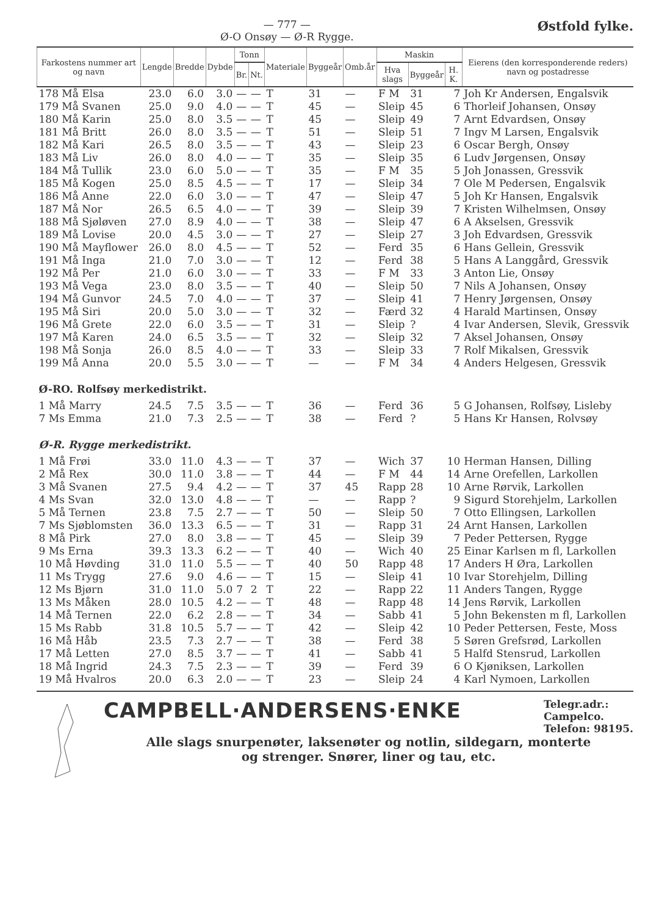— 777 —
Ø-O Onsøy — Ø-R Rygge.
Østfold fylke.
| Farkostens nummer art og navn | Lengde | Bredde | Dybde | Tonn | | Materiale | Byggeår | Omb.år | Maskin | | | Eierens (den korresponderende reders) navn og postadresse |
| --- | --- | --- | --- | --- | --- | --- | --- | --- | --- | --- | --- | --- |
| | | | | Br. | Nt. | | | | Hva slags | Byggeår | H. K. | |
| 178 Må Elsa | 23.0 | 6.0 | 3.0 | — | — | T | 31 | — | F M | 31 | 7 | Joh Kr Andersen, Engalsvik |
| 179 Må Svanen | 25.0 | 9.0 | 4.0 | — | — | T | 45 | — | Sleip | 45 | 6 | Thorleif Johansen, Onsøy |
| 180 Må Karin | 25.0 | 8.0 | 3.5 | — | — | T | 45 | — | Sleip | 49 | 7 | Arnt Edvardsen, Onsøy |
| 181 Må Britt | 26.0 | 8.0 | 3.5 | — | — | T | 51 | — | Sleip | 51 | 7 | Ingv M Larsen, Engalsvik |
| 182 Må Kari | 26.5 | 8.0 | 3.5 | — | — | T | 43 | — | Sleip | 23 | 6 | Oscar Bergh, Onsøy |
| 183 Må Liv | 26.0 | 8.0 | 4.0 | — | — | T | 35 | — | Sleip | 35 | 6 | Ludv Jørgensen, Onsøy |
| 184 Må Tullik | 23.0 | 6.0 | 5.0 | — | — | T | 35 | — | F M | 35 | 5 | Joh Jonassen, Gressvik |
| 185 Må Kogen | 25.0 | 8.5 | 4.5 | — | — | T | 17 | — | Sleip | 34 | 7 | Ole M Pedersen, Engalsvik |
| 186 Må Anne | 22.0 | 6.0 | 3.0 | — | — | T | 47 | — | Sleip | 47 | 5 | Joh Kr Hansen, Engalsvik |
| 187 Må Nor | 26.5 | 6.5 | 4.0 | — | — | T | 39 | — | Sleip | 39 | 7 | Kristen Wilhelmsen, Onsøy |
| 188 Må Sjøløven | 27.0 | 8.9 | 4.0 | — | — | T | 38 | — | Sleip | 47 | 6 | A Akselsen, Gressvik |
| 189 Må Lovise | 20.0 | 4.5 | 3.0 | — | — | T | 27 | — | Sleip | 27 | 3 | Joh Edvardsen, Gressvik |
| 190 Må Mayflower | 26.0 | 8.0 | 4.5 | — | — | T | 52 | — | Ferd | 35 | 6 | Hans Gellein, Gressvik |
| 191 Må Inga | 21.0 | 7.0 | 3.0 | — | — | T | 12 | — | Ferd | 38 | 5 | Hans A Langgård, Gressvik |
| 192 Må Per | 21.0 | 6.0 | 3.0 | — | — | T | 33 | — | F M | 33 | 3 | Anton Lie, Onsøy |
| 193 Må Vega | 23.0 | 8.0 | 3.5 | — | — | T | 40 | — | Sleip | 50 | 7 | Nils A Johansen, Onsøy |
| 194 Må Gunvor | 24.5 | 7.0 | 4.0 | — | — | T | 37 | — | Sleip | 41 | 7 | Henry Jørgensen, Onsøy |
| 195 Må Siri | 20.0 | 5.0 | 3.0 | — | — | T | 32 | — | Færd | 32 | 4 | Harald Martinsen, Onsøy |
| 196 Må Grete | 22.0 | 6.0 | 3.5 | — | — | T | 31 | — | Sleip | ? | 4 | Ivar Andersen, Slevik, Gressvik |
| 197 Må Karen | 24.0 | 6.5 | 3.5 | — | — | T | 32 | — | Sleip | 32 | 7 | Aksel Johansen, Onsøy |
| 198 Må Sonja | 26.0 | 8.5 | 4.0 | — | — | T | 33 | — | Sleip | 33 | 7 | Rolf Mikalsen, Gressvik |
| 199 Må Anna | 20.0 | 5.5 | 3.0 | — | — | T | — | — | F M | 34 | 4 | Anders Helgesen, Gressvik |
| Ø-RO. Rolfsøy merkedistrikt. | | | | | | | | | | | | |
| 1 Må Marry | 24.5 | 7.5 | 3.5 | — | — | T | 36 | — | Ferd | 36 | 5 | G Johansen, Rolfsøy, Lisleby |
| 7 Ms Emma | 21.0 | 7.3 | 2.5 | — | — | T | 38 | — | Ferd | ? | 5 | Hans Kr Hansen, Rolvsøy |
| Ø-R. Rygge merkedistrikt. | | | | | | | | | | | | |
| 1 Må Frøi | 33.0 | 11.0 | 4.3 | — | — | T | 37 | — | Wich | 37 | 10 | Herman Hansen, Dilling |
| 2 Må Rex | 30.0 | 11.0 | 3.8 | — | — | T | 44 | — | F M | 44 | 14 | Arne Orefellen, Larkollen |
| 3 Må Svanen | 27.5 | 9.4 | 4.2 | — | — | T | 37 | 45 | Rapp | 28 | 10 | Arne Rørvik, Larkollen |
| 4 Ms Svan | 32.0 | 13.0 | 4.8 | — | — | T | — | — | Rapp | ? | 9 | Sigurd Storehjelm, Larkollen |
| 5 Må Ternen | 23.8 | 7.5 | 2.7 | — | — | T | 50 | — | Sleip | 50 | 7 | Otto Ellingsen, Larkollen |
| 7 Ms Sjøblomsten | 36.0 | 13.3 | 6.5 | — | — | T | 31 | — | Rapp | 31 | 24 | Arnt Hansen, Larkollen |
| 8 Må Pirk | 27.0 | 8.0 | 3.8 | — | — | T | 45 | — | Sleip | 39 | 7 | Peder Pettersen, Rygge |
| 9 Ms Erna | 39.3 | 13.3 | 6.2 | — | — | T | 40 | — | Wich | 40 | 25 | Einar Karlsen m fl, Larkollen |
| 10 Må Høvding | 31.0 | 11.0 | 5.5 | — | — | T | 40 | 50 | Rapp | 48 | 17 | Anders H Øra, Larkollen |
| 11 Ms Trygg | 27.6 | 9.0 | 4.6 | — | — | T | 15 | — | Sleip | 41 | 10 | Ivar Storehjelm, Dilling |
| 12 Ms Bjørn | 31.0 | 11.0 | 5.0 | 7 | 2 | T | 22 | — | Rapp | 22 | 11 | Anders Tangen, Rygge |
| 13 Ms Måken | 28.0 | 10.5 | 4.2 | — | — | T | 48 | — | Rapp | 48 | 14 | Jens Rørvik, Larkollen |
| 14 Må Ternen | 22.0 | 6.2 | 2.8 | — | — | T | 34 | — | Sabb | 41 | 5 | John Bekensten m fl, Larkollen |
| 15 Ms Rabb | 31.8 | 10.5 | 5.7 | — | — | T | 42 | — | Sleip | 42 | 10 | Peder Pettersen, Feste, Moss |
| 16 Må Håb | 23.5 | 7.3 | 2.7 | — | — | T | 38 | — | Ferd | 38 | 5 | Søren Grefsrød, Larkollen |
| 17 Må Letten | 27.0 | 8.5 | 3.7 | — | — | T | 41 | — | Sabb | 41 | 5 | Halfd Stensrud, Larkollen |
| 18 Må Ingrid | 24.3 | 7.5 | 2.3 | — | — | T | 39 | — | Ferd | 39 | 6 | O Kjøniksen, Larkollen |
| 19 Må Hvalros | 20.0 | 6.3 | 2.0 | — | — | T | 23 | — | Sleip | 24 | 4 | Karl Nymoen, Larkollen |
CAMPBELL·ANDERSENS·ENKE
Telegr.adr.:
Campelco.
Telefon: 98195.
Alle slags snurpenøter, laksenøter og notlin, sildegarn, monterte
og strenger. Snører, liner og tau, etc.